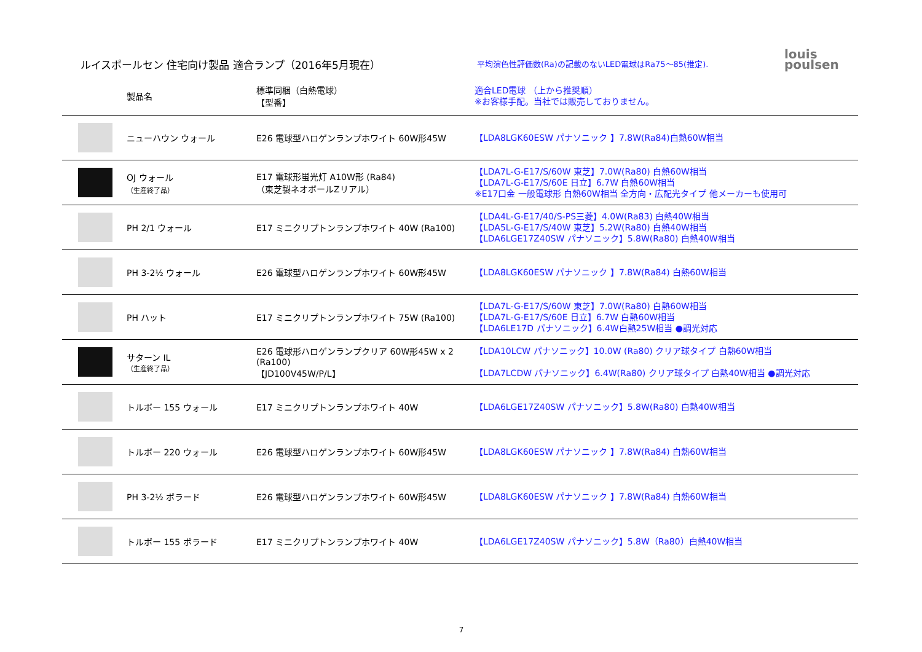ルイスポールセン 住宅向け製品 適合ランプ（2016年5月現在）
平均演色性評価数(Ra)の記載のないLED電球はRa75～85(推定).
louis
poulsen
| | 製品名 | 標準同梱（白熱電球） 【型番】 | 適合LED電球 （上から推奨順） ※お客様手配。当社では販売しておりません。 |
| --- | --- | --- | --- |
| | ニューハウン ウォール | E26 電球型ハロゲンランプホワイト 60W形45W | 【LDA8LGK60ESW パナソニック 】7.8W(Ra84)白熱60W相当 |
| | OJ ウォール （生産終了品） | E17 電球形蛍光灯 A10W形 (Ra84) （東芝製ネオボールZリアル） | 【LDA7L-G-E17/S/60W 東芝】7.0W(Ra80) 白熱60W相当 【LDA7L-G-E17/S/60E 日立】6.7W 白熱60W相当 ※E17口金 一般電球形 白熱60W相当 全方向・広配光タイプ 他メーカーも使用可 |
| | PH 2/1 ウォール | E17 ミニクリプトンランプホワイト 40W (Ra100) | 【LDA4L-G-E17/40/S-PS三菱】4.0W(Ra83) 白熱40W相当 【LDA5L-G-E17/S/40W 東芝】5.2W(Ra80) 白熱40W相当 【LDA6LGE17Z40SW パナソニック】5.8W(Ra80) 白熱40W相当 |
| | PH 3-2½ ウォール | E26 電球型ハロゲンランプホワイト 60W形45W | 【LDA8LGK60ESW パナソニック 】7.8W(Ra84) 白熱60W相当 |
| | PH ハット | E17 ミニクリプトンランプホワイト 75W (Ra100) | 【LDA7L-G-E17/S/60W 東芝】7.0W(Ra80) 白熱60W相当 【LDA7L-G-E17/S/60E 日立】6.7W 白熱60W相当 【LDA6LE17D パナソニック】6.4W白熱25W相当 ●調光対応 |
| | サターン IL （生産終了品） | E26 電球形ハロゲンランプクリア 60W形45W x 2 (Ra100) 【JD100V45W/P/L】 | 【LDA10LCW パナソニック】10.0W (Ra80) クリア球タイプ 白熱60W相当 【LDA7LCDW パナソニック】6.4W(Ra80) クリア球タイプ 白熱40W相当 ●調光対応 |
| | トルボー 155 ウォール | E17 ミニクリプトンランプホワイト 40W | 【LDA6LGE17Z40SW パナソニック】5.8W(Ra80) 白熱40W相当 |
| | トルボー 220 ウォール | E26 電球型ハロゲンランプホワイト 60W形45W | 【LDA8LGK60ESW パナソニック 】7.8W(Ra84) 白熱60W相当 |
| | PH 3-2½ ボラード | E26 電球型ハロゲンランプホワイト 60W形45W | 【LDA8LGK60ESW パナソニック 】7.8W(Ra84) 白熱60W相当 |
| | トルボー 155 ボラード | E17 ミニクリプトンランプホワイト 40W | 【LDA6LGE17Z40SW パナソニック】5.8W（Ra80）白熱40W相当 |
7